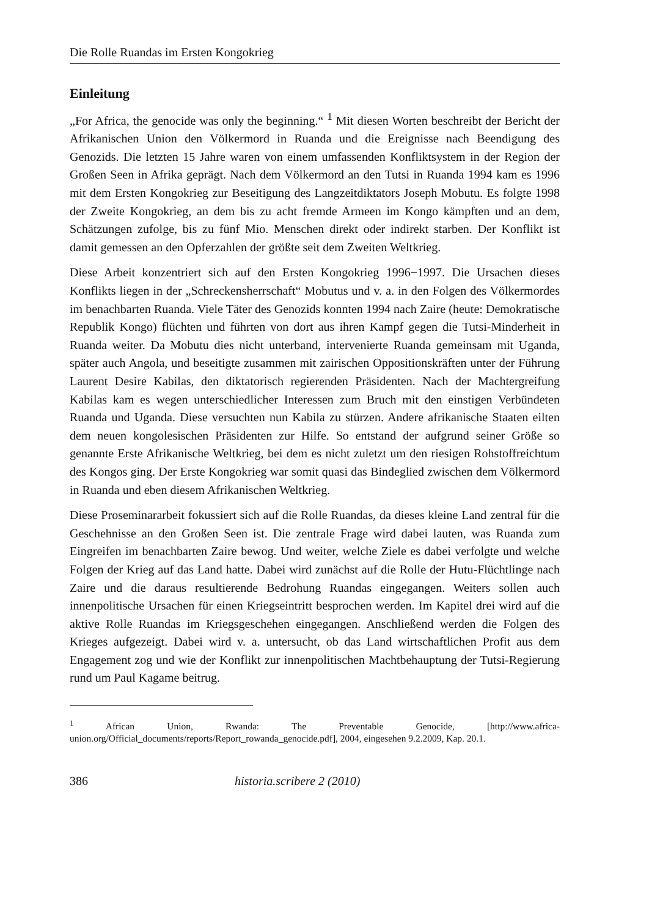Die Rolle Ruandas im Ersten Kongokrieg
Einleitung
„For Africa, the genocide was only the beginning.“ <sup>1</sup> Mit diesen Worten beschreibt der Bericht der Afrikanischen Union den Völkermord in Ruanda und die Ereignisse nach Beendigung des Genozids. Die letzten 15 Jahre waren von einem umfassenden Konfliktsystem in der Region der Großen Seen in Afrika geprägt. Nach dem Völkermord an den Tutsi in Ruanda 1994 kam es 1996 mit dem Ersten Kongokrieg zur Beseitigung des Langzeitdiktators Joseph Mobutu. Es folgte 1998 der Zweite Kongokrieg, an dem bis zu acht fremde Armeen im Kongo kämpften und an dem, Schätzungen zufolge, bis zu fünf Mio. Menschen direkt oder indirekt starben. Der Konflikt ist damit gemessen an den Opferzahlen der größte seit dem Zweiten Weltkrieg.
Diese Arbeit konzentriert sich auf den Ersten Kongokrieg 1996−1997. Die Ursachen dieses Konflikts liegen in der „Schreckensherrschaft“ Mobutus und v. a. in den Folgen des Völkermordes im benachbarten Ruanda. Viele Täter des Genozids konnten 1994 nach Zaire (heute: Demokratische Republik Kongo) flüchten und führten von dort aus ihren Kampf gegen die Tutsi-Minderheit in Ruanda weiter. Da Mobutu dies nicht unterband, intervenierte Ruanda gemeinsam mit Uganda, später auch Angola, und beseitigte zusammen mit zairischen Oppositionskräften unter der Führung Laurent Desire Kabilas, den diktatorisch regierenden Präsidenten. Nach der Machtergreifung Kabilas kam es wegen unterschiedlicher Interessen zum Bruch mit den einstigen Verbündeten Ruanda und Uganda. Diese versuchten nun Kabila zu stürzen. Andere afrikanische Staaten eilten dem neuen kongolesischen Präsidenten zur Hilfe. So entstand der aufgrund seiner Größe so genannte Erste Afrikanische Weltkrieg, bei dem es nicht zuletzt um den riesigen Rohstoffreichtum des Kongos ging. Der Erste Kongokrieg war somit quasi das Bindeglied zwischen dem Völkermord in Ruanda und eben diesem Afrikanischen Weltkrieg.
Diese Proseminararbeit fokussiert sich auf die Rolle Ruandas, da dieses kleine Land zentral für die Geschehnisse an den Großen Seen ist. Die zentrale Frage wird dabei lauten, was Ruanda zum Eingreifen im benachbarten Zaire bewog. Und weiter, welche Ziele es dabei verfolgte und welche Folgen der Krieg auf das Land hatte. Dabei wird zunächst auf die Rolle der Hutu-Flüchtlinge nach Zaire und die daraus resultierende Bedrohung Ruandas eingegangen. Weiters sollen auch innenpolitische Ursachen für einen Kriegseintritt besprochen werden. Im Kapitel drei wird auf die aktive Rolle Ruandas im Kriegsgeschehen eingegangen. Anschließend werden die Folgen des Krieges aufgezeigt. Dabei wird v. a. untersucht, ob das Land wirtschaftlichen Profit aus dem Engagement zog und wie der Konflikt zur innenpolitischen Machtbehauptung der Tutsi-Regierung rund um Paul Kagame beitrug.
<sup>1</sup> African Union, Rwanda: The Preventable Genocide, [http://www.africa-union.org/Official_documents/reports/Report_rowanda_genocide.pdf], 2004, eingesehen 9.2.2009, Kap. 20.1.
386 historia.scribere 2 (2010)